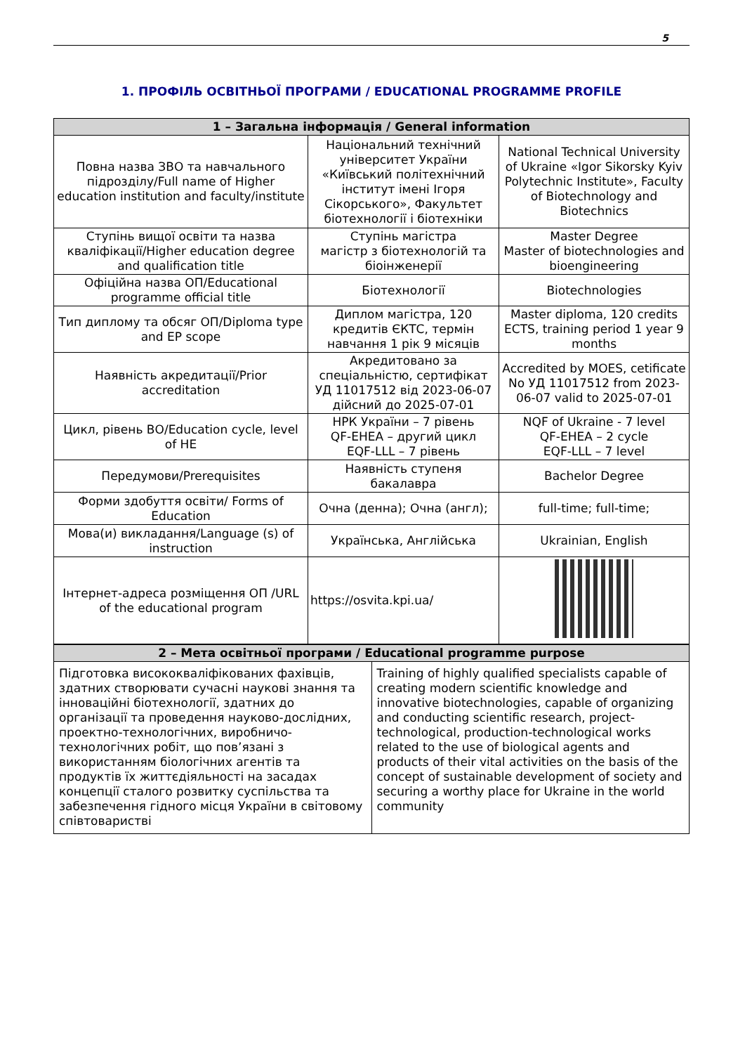5
1. ПРОФІЛЬ ОСВІТНЬОЇ ПРОГРАМИ / EDUCATIONAL PROGRAMME PROFILE
| 1 – Загальна інформація / General information | | |
| --- | --- | --- |
| Повна назва ЗВО та навчального підрозділу/Full name of Higher education institution and faculty/institute | Національний технічний університет України «Київський політехнічний інститут імені Ігоря Сікорського», Факультет біотехнології і біотехніки | National Technical University of Ukraine «Igor Sikorsky Kyiv Polytechnic Institute», Faculty of Biotechnology and Biotechnics |
| Ступінь вищої освіти та назва кваліфікації/Higher education degree and qualification title | Ступінь магістра магістр з біотехнологій та біоінженерії | Master Degree Master of biotechnologies and bioengineering |
| Офіційна назва ОП/Educational programme official title | Біотехнології | Biotechnologies |
| Тип диплому та обсяг ОП/Diploma type and EP scope | Диплом магістра, 120 кредитів ЄКТС, термін навчання 1 рік 9 місяців | Master diploma, 120 credits ECTS, training period 1 year 9 months |
| Наявність акредитації/Prior accreditation | Акредитовано за спеціальністю, сертифікат УД 11017512 від 2023-06-07 дійсний до 2025-07-01 | Accredited by MOES, cetificate No УД 11017512 from 2023-06-07 valid to 2025-07-01 |
| Цикл, рівень ВО/Education cycle, level of HE | НРК України – 7 рівень QF-EHEA – другий цикл EQF-LLL – 7 рівень | NQF of Ukraine - 7 level QF-EHEA – 2 cycle EQF-LLL – 7 level |
| Передумови/Prerequisites | Наявність ступеня бакалавра | Bachelor Degree |
| Форми здобуття освіти/ Forms of Education | Очна (денна); Очна (англ); | full-time; full-time; |
| Мова(и) викладання/Language (s) of instruction | Українська, Англійська | Ukrainian, English |
| Інтернет-адреса розміщення ОП /URL of the educational program | https://osvita.kpi.ua/ | |
| 2 – Мета освітньої програми / Educational programme purpose | |
| --- | --- |
| Підготовка висококваліфікованих фахівців, здатних створювати сучасні наукові знання та інноваційні біотехнології, здатних до організації та проведення науково-дослідних, проектно-технологічних, виробничо-технологічних робіт, що пов’язані з використанням біологічних агентів та продуктів їх життєдіяльності на засадах концепції сталого розвитку суспільства та забезпечення гідного місця України в світовому співтоваристві | Training of highly qualified specialists capable of creating modern scientific knowledge and innovative biotechnologies, capable of organizing and conducting scientific research, project-technological, production-technological works related to the use of biological agents and products of their vital activities on the basis of the concept of sustainable development of society and securing a worthy place for Ukraine in the world community |